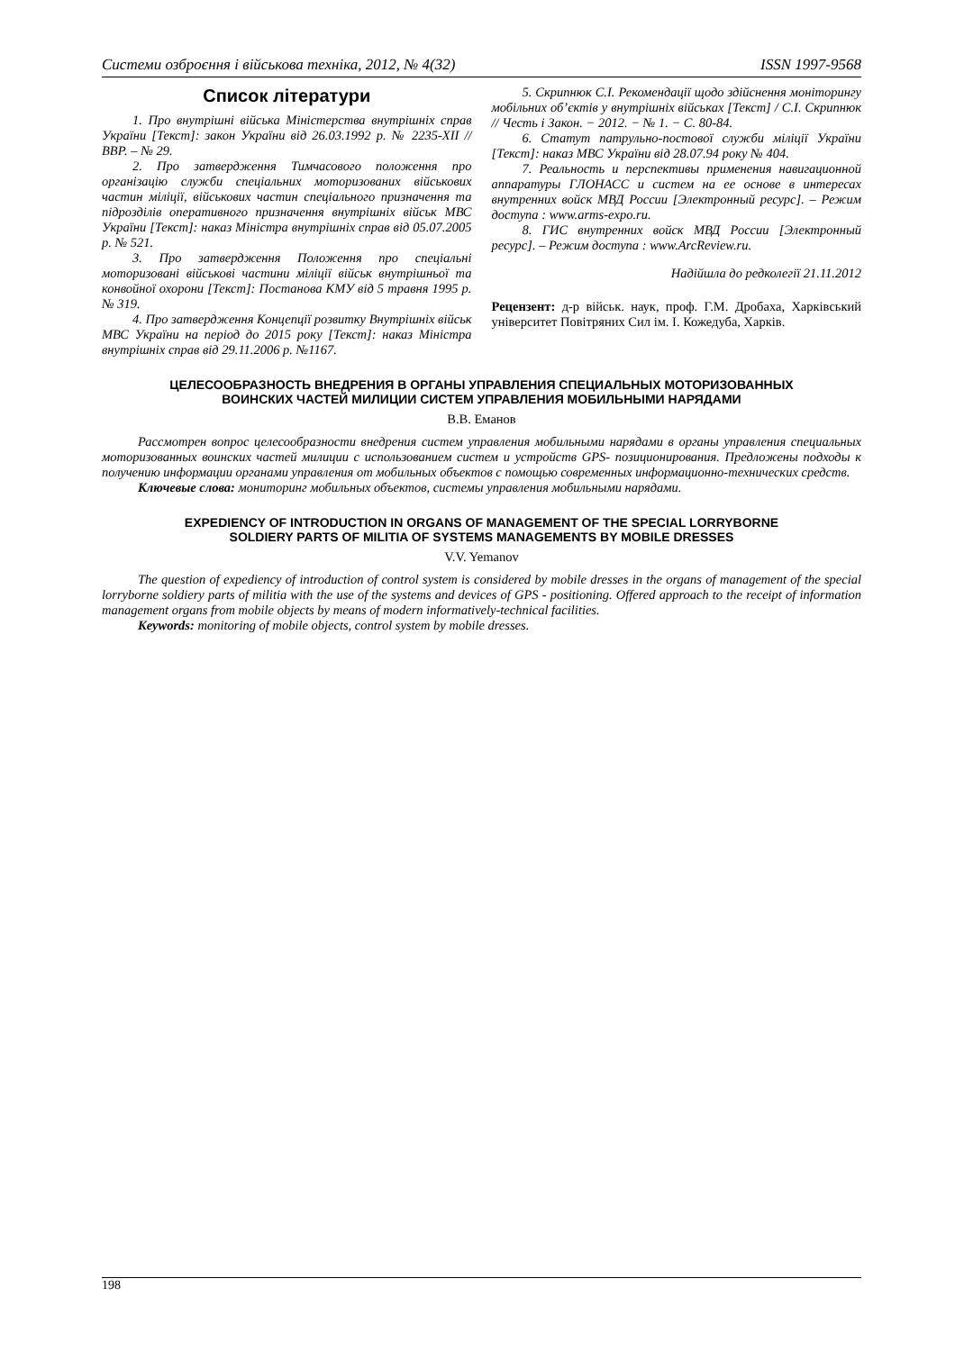Системи озброєння і військова техніка, 2012, № 4(32) ISSN 1997-9568
Список літератури
1. Про внутрішні війська Міністерства внутрішніх справ України [Текст]: закон України від 26.03.1992 р. № 2235-ХІІ // ВВР. – № 29.
2. Про затвердження Тимчасового положення про організацію служби спеціальних моторизованих військових частин міліції, військових частин спеціального призначення та підрозділів оперативного призначення внутрішніх військ МВС України [Текст]: наказ Міністра внутрішніх справ від 05.07.2005 р. № 521.
3. Про затвердження Положення про спеціальні моторизовані військові частини міліції військ внутрішньої та конвойної охорони [Текст]: Постанова КМУ від 5 травня 1995 р. № 319.
4. Про затвердження Концепції розвитку Внутрішніх військ МВС України на період до 2015 року [Текст]: наказ Міністра внутрішніх справ від 29.11.2006 р. №1167.
5. Скрипнюк С.І. Рекомендації щодо здійснення моніторингу мобільних об’єктів у внутрішніх військах [Текст] / С.І. Скрипнюк // Честь і Закон. − 2012. − № 1. − С. 80-84.
6. Статут патрульно-постової служби міліції України [Текст]: наказ МВС України від 28.07.94 року № 404.
7. Реальность и перспективы применения навигационной аппаратуры ГЛОНАСС и систем на ее основе в интересах внутренних войск МВД России [Электронный ресурс]. – Режим доступа : www.arms-expo.ru.
8. ГИС внутренних войск МВД России [Электронный ресурс]. – Режим доступа : www.ArcReview.ru.
Надійшла до редколегії 21.11.2012
Рецензент: д-р військ. наук, проф. Г.М. Дробаха, Харківський університет Повітряних Сил ім. І. Кожедуба, Харків.
ЦЕЛЕСООБРАЗНОСТЬ ВНЕДРЕНИЯ В ОРГАНЫ УПРАВЛЕНИЯ СПЕЦИАЛЬНЫХ МОТОРИЗОВАННЫХ
ВОИНСКИХ ЧАСТЕЙ МИЛИЦИИ СИСТЕМ УПРАВЛЕНИЯ МОБИЛЬНЫМИ НАРЯДАМИ
В.В. Еманов
Рассмотрен вопрос целесообразности внедрения систем управления мобильными нарядами в органы управления специальных моторизованных воинских частей милиции с использованием систем и устройств GPS- позиционирования. Предложены подходы к получению информации органами управления от мобильных объектов с помощью современных информационно-технических средств.
Ключевые слова: мониторинг мобильных объектов, системы управления мобильными нарядами.
EXPEDIENCY OF INTRODUCTION IN ORGANS OF MANAGEMENT OF THE SPECIAL LORRYBORNE
SOLDIERY PARTS OF MILITIA OF SYSTEMS MANAGEMENTS BY MOBILE DRESSES
V.V. Yemanov
The question of expediency of introduction of control system is considered by mobile dresses in the organs of management of the special lorryborne soldiery parts of militia with the use of the systems and devices of GPS - positioning. Offered approach to the receipt of information management organs from mobile objects by means of modern informatively-technical facilities.
Keywords: monitoring of mobile objects, control system by mobile dresses.
198